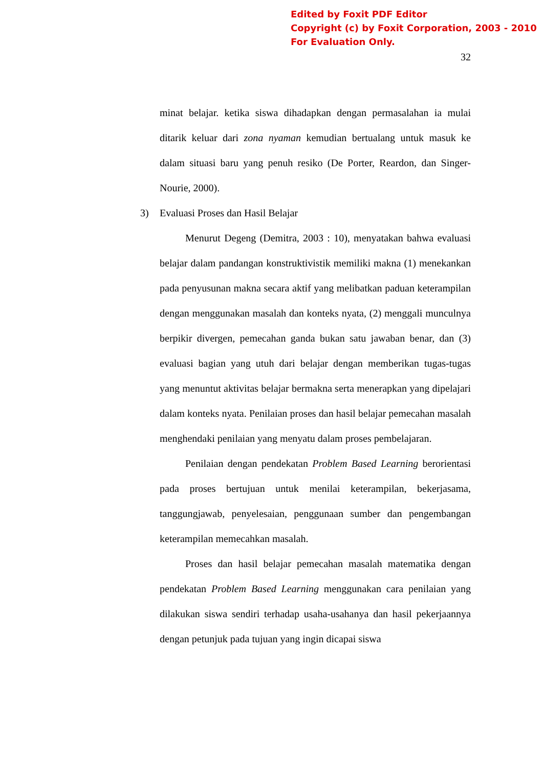Edited by Foxit PDF Editor
Copyright (c) by Foxit Corporation, 2003 - 2010
For Evaluation Only.
32
minat belajar. ketika siswa dihadapkan dengan permasalahan ia mulai ditarik keluar dari zona nyaman kemudian bertualang untuk masuk ke dalam situasi baru yang penuh resiko (De Porter, Reardon, dan Singer-Nourie, 2000).
3) Evaluasi Proses dan Hasil Belajar
Menurut Degeng (Demitra, 2003 : 10), menyatakan bahwa evaluasi belajar dalam pandangan konstruktivistik memiliki makna (1) menekankan pada penyusunan makna secara aktif yang melibatkan paduan keterampilan dengan menggunakan masalah dan konteks nyata, (2) menggali munculnya berpikir divergen, pemecahan ganda bukan satu jawaban benar, dan (3) evaluasi bagian yang utuh dari belajar dengan memberikan tugas-tugas yang menuntut aktivitas belajar bermakna serta menerapkan yang dipelajari dalam konteks nyata. Penilaian proses dan hasil belajar pemecahan masalah menghendaki penilaian yang menyatu dalam proses pembelajaran.
Penilaian dengan pendekatan Problem Based Learning berorientasi pada proses bertujuan untuk menilai keterampilan, bekerjasama, tanggungjawab, penyelesaian, penggunaan sumber dan pengembangan keterampilan memecahkan masalah.
Proses dan hasil belajar pemecahan masalah matematika dengan pendekatan Problem Based Learning menggunakan cara penilaian yang dilakukan siswa sendiri terhadap usaha-usahanya dan hasil pekerjaannya dengan petunjuk pada tujuan yang ingin dicapai siswa